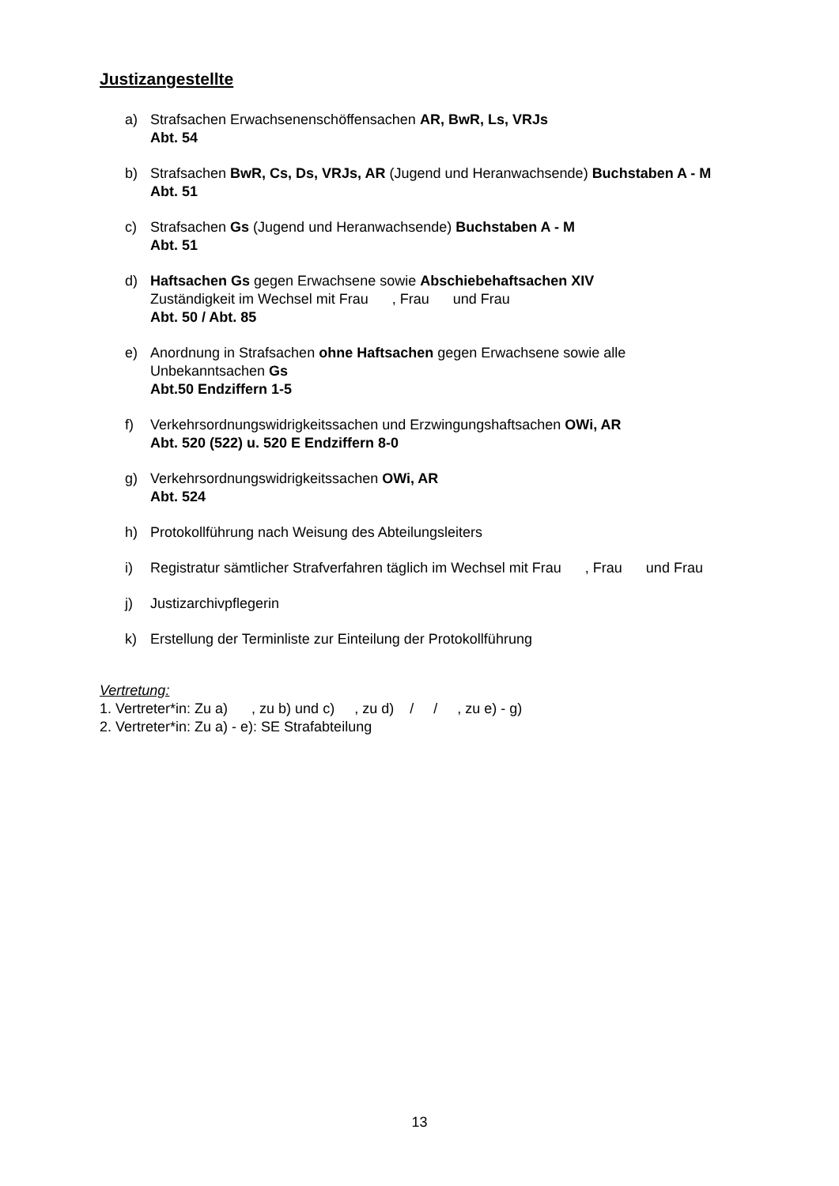Justizangestellte
a) Strafsachen Erwachsenenschöffensachen AR, BwR, Ls, VRJs
Abt. 54
b) Strafsachen BwR, Cs, Ds, VRJs, AR (Jugend und Heranwachsende) Buchstaben A - M
Abt. 51
c) Strafsachen Gs (Jugend und Heranwachsende) Buchstaben A - M
Abt. 51
d) Haftsachen Gs gegen Erwachsene sowie Abschiebehaftsachen XIV
Zuständigkeit im Wechsel mit Frau , Frau und Frau
Abt. 50 / Abt. 85
e) Anordnung in Strafsachen ohne Haftsachen gegen Erwachsene sowie alle
Unbekanntsachen Gs
Abt.50 Endziffern 1-5
f) Verkehrsordnungswidrigkeitssachen und Erzwingungshaftsachen OWi, AR
Abt. 520 (522) u. 520 E Endziffern 8-0
g) Verkehrsordnungswidrigkeitssachen OWi, AR
Abt. 524
h) Protokollführung nach Weisung des Abteilungsleiters
i) Registratur sämtlicher Strafverfahren täglich im Wechsel mit Frau , Frau und Frau
j) Justizarchivpflegerin
k) Erstellung der Terminliste zur Einteilung der Protokollführung
Vertretung:
1. Vertreter*in: Zu a) , zu b) und c) , zu d) / / , zu e) - g)
2. Vertreter*in: Zu a) - e): SE Strafabteilung
13